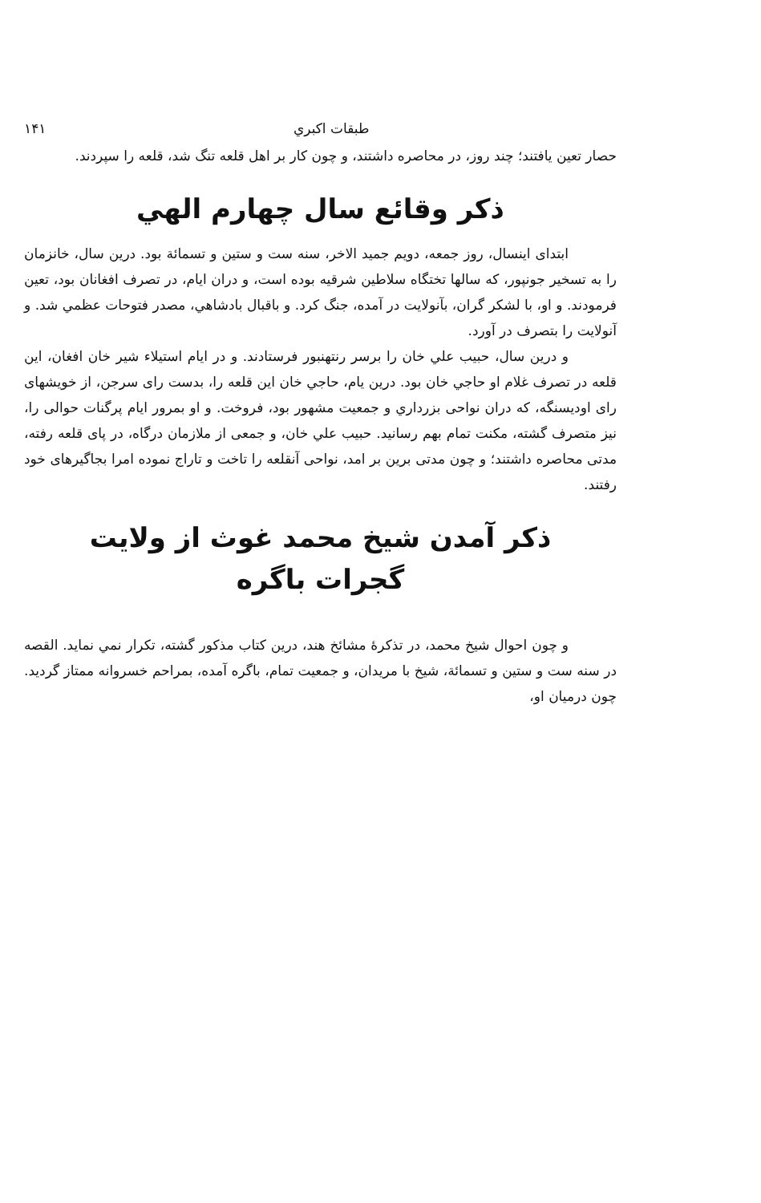طبقات اکبري ۱۴۱
حصار تعین یافتند؛ چند روز، در محاصره داشتند، و چون کار بر اهل قلعه تنگ شد، قلعه را سپردند.
ذکر وقائع سال چهارم الهي
ابتدای اینسال، روز جمعه، دویم جمید الاخر، سنه ست و ستین و تسمائة بود. درین سال، خانزمان را به تسخیر جونپور، که سالها تختگاه سلاطین شرقیه بوده است، و دران ایام، در تصرف افغانان بود، تعین فرمودند. و او، با لشکر گران، بآنولایت در آمده، جنگ کرد. و باقبال بادشاهي، مصدر فتوحات عظمي شد. و آنولایت را بتصرف در آورد.
و درین سال، حبیب علي خان را برسر رنتهنبور فرستادند. و در ایام استیلاء شیر خان افغان، این قلعه در تصرف غلام او حاجي خان بود. درین یام، حاجي خان این قلعه را، بدست رای سرجن، از خویشهای رای اودیسنگه، که دران نواحی بزرداري و جمعیت مشهور بود، فروخت. و او بمرور ایام پرگنات حوالی را، نیز متصرف گشته، مکنت تمام بهم رسانید. حبیب علي خان، و جمعی از ملازمان درگاه، در پای قلعه رفته، مدتی محاصره داشتند؛ و چون مدتی برین بر امد، نواحی آنقلعه را تاخت و تاراج نموده امرا بجاگیرهای خود رفتند.
ذکر آمدن شیخ محمد غوث از ولایت
گجرات باگره
و چون احوال شیخ محمد، در تذکرهٔ مشائخ هند، درین کتاب مذکور گشته، تکرار نمي نماید. القصه در سنه ست و ستین و تسمائة، شیخ با مریدان، و جمعیت تمام، باگره آمده، بمراحم خسروانه ممتاز گردید. چون درمیان او،